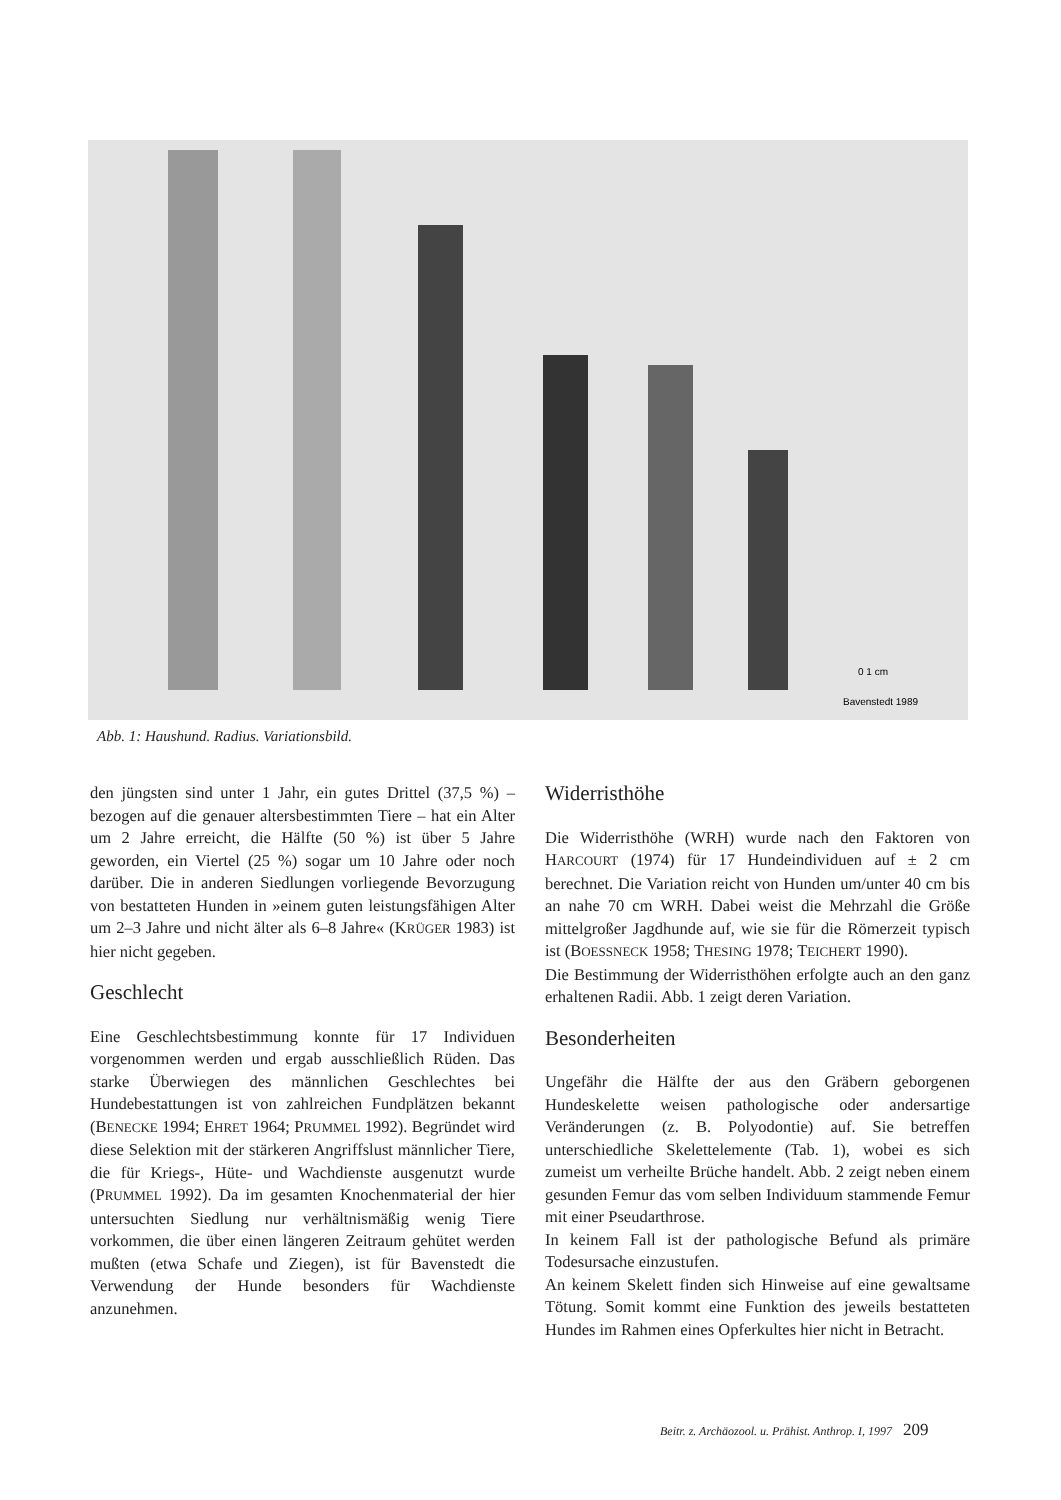0 1 cm
Bavenstedt 1989
Abb. 1: Haushund. Radius. Variationsbild.
den jüngsten sind unter 1 Jahr, ein gutes Drittel (37,5 %) – bezogen auf die genauer altersbestimmten Tiere – hat ein Alter um 2 Jahre erreicht, die Hälfte (50 %) ist über 5 Jahre geworden, ein Viertel (25 %) sogar um 10 Jahre oder noch darüber. Die in anderen Siedlungen vorliegende Bevorzugung von bestatteten Hunden in »einem guten leistungsfähigen Alter um 2–3 Jahre und nicht älter als 6–8 Jahre« (KRÜGER 1983) ist hier nicht gegeben.
Geschlecht
Eine Geschlechtsbestimmung konnte für 17 Individuen vorgenommen werden und ergab ausschließlich Rüden. Das starke Überwiegen des männlichen Geschlechtes bei Hundebestattungen ist von zahlreichen Fundplätzen bekannt (BENECKE 1994; EHRET 1964; PRUMMEL 1992). Begründet wird diese Selektion mit der stärkeren Angriffslust männlicher Tiere, die für Kriegs-, Hüte- und Wachdienste ausgenutzt wurde (PRUMMEL 1992). Da im gesamten Knochenmaterial der hier untersuchten Siedlung nur verhältnismäßig wenig Tiere vorkommen, die über einen längeren Zeitraum gehütet werden mußten (etwa Schafe und Ziegen), ist für Bavenstedt die Verwendung der Hunde besonders für Wachdienste anzunehmen.
Widerristhöhe
Die Widerristhöhe (WRH) wurde nach den Faktoren von HARCOURT (1974) für 17 Hundeindividuen auf ± 2 cm berechnet. Die Variation reicht von Hunden um/unter 40 cm bis an nahe 70 cm WRH. Dabei weist die Mehrzahl die Größe mittelgroßer Jagdhunde auf, wie sie für die Römerzeit typisch ist (BOESSNECK 1958; THESING 1978; TEICHERT 1990).
Die Bestimmung der Widerristhöhen erfolgte auch an den ganz erhaltenen Radii. Abb. 1 zeigt deren Variation.
Besonderheiten
Ungefähr die Hälfte der aus den Gräbern geborgenen Hundeskelette weisen pathologische oder andersartige Veränderungen (z. B. Polyodontie) auf. Sie betreffen unterschiedliche Skelettelemente (Tab. 1), wobei es sich zumeist um verheilte Brüche handelt. Abb. 2 zeigt neben einem gesunden Femur das vom selben Individuum stammende Femur mit einer Pseudarthrose.
In keinem Fall ist der pathologische Befund als primäre Todesursache einzustufen.
An keinem Skelett finden sich Hinweise auf eine gewaltsame Tötung. Somit kommt eine Funktion des jeweils bestatteten Hundes im Rahmen eines Opferkultes hier nicht in Betracht.
Beitr. z. Archäozool. u. Prähist. Anthrop. I, 1997 209